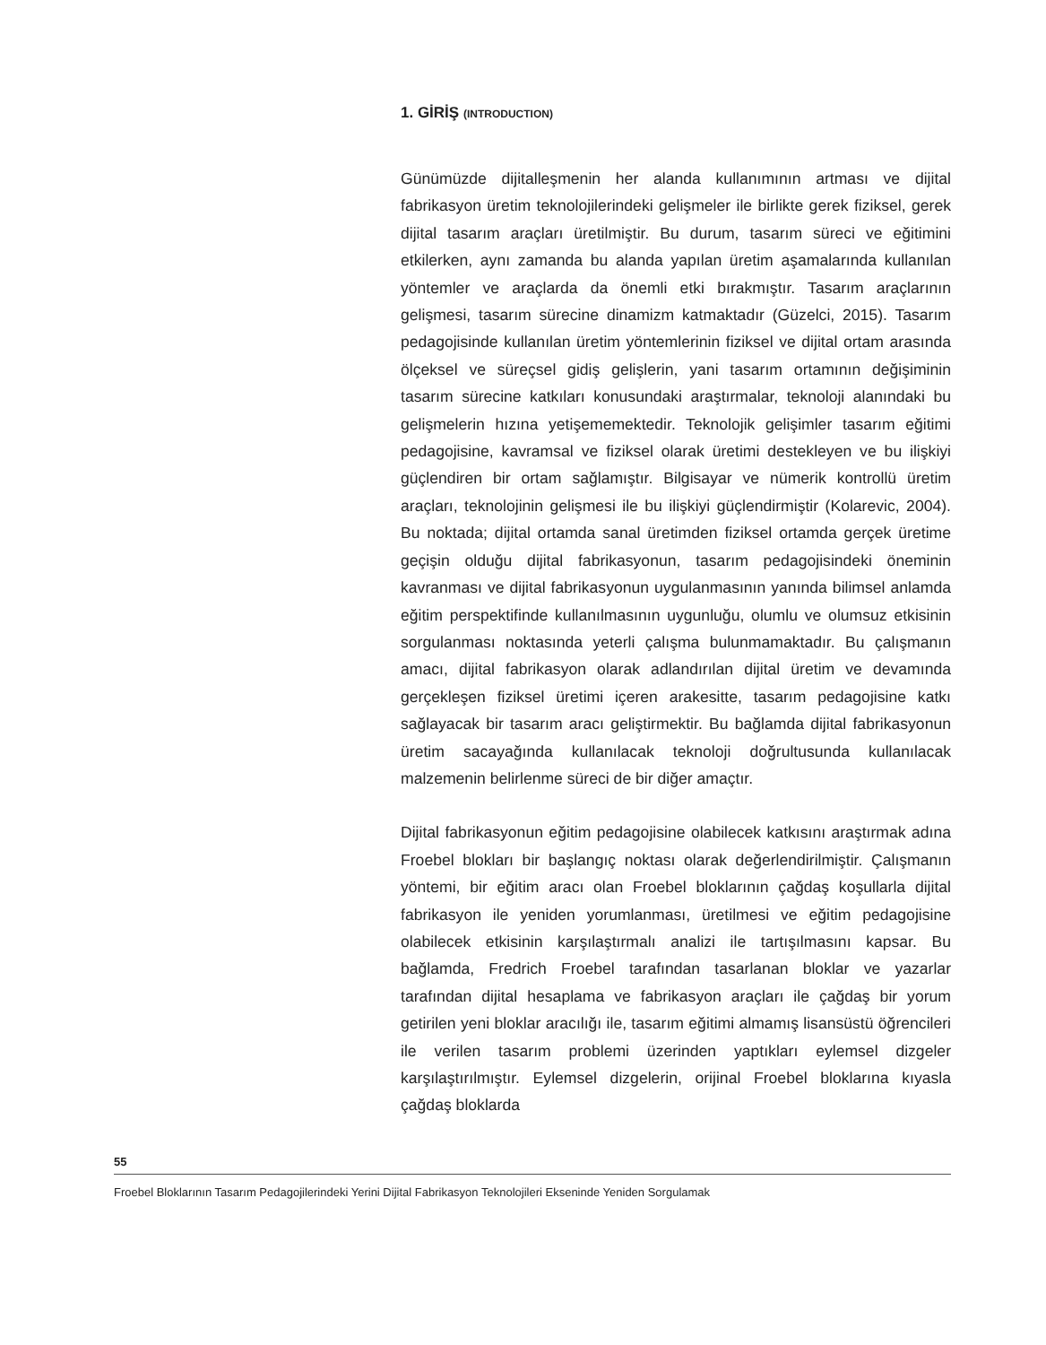1. GİRİŞ (INTRODUCTION)
Günümüzde dijitalleşmenin her alanda kullanımının artması ve dijital fabrikasyon üretim teknolojilerindeki gelişmeler ile birlikte gerek fiziksel, gerek dijital tasarım araçları üretilmiştir. Bu durum, tasarım süreci ve eğitimini etkilerken, aynı zamanda bu alanda yapılan üretim aşamalarında kullanılan yöntemler ve araçlarda da önemli etki bırakmıştır. Tasarım araçlarının gelişmesi, tasarım sürecine dinamizm katmaktadır (Güzelci, 2015). Tasarım pedagojisinde kullanılan üretim yöntemlerinin fiziksel ve dijital ortam arasında ölçeksel ve süreçsel gidiş gelişlerin, yani tasarım ortamının değişiminin tasarım sürecine katkıları konusundaki araştırmalar, teknoloji alanındaki bu gelişmelerin hızına yetişememektedir. Teknolojik gelişimler tasarım eğitimi pedagojisine, kavramsal ve fiziksel olarak üretimi destekleyen ve bu ilişkiyi güçlendiren bir ortam sağlamıştır. Bilgisayar ve nümerik kontrollü üretim araçları, teknolojinin gelişmesi ile bu ilişkiyi güçlendirmiştir (Kolarevic, 2004). Bu noktada; dijital ortamda sanal üretimden fiziksel ortamda gerçek üretime geçişin olduğu dijital fabrikasyonun, tasarım pedagojisindeki öneminin kavranması ve dijital fabrikasyonun uygulanmasının yanında bilimsel anlamda eğitim perspektifinde kullanılmasının uygunluğu, olumlu ve olumsuz etkisinin sorgulanması noktasında yeterli çalışma bulunmamaktadır. Bu çalışmanın amacı, dijital fabrikasyon olarak adlandırılan dijital üretim ve devamında gerçekleşen fiziksel üretimi içeren arakesitte, tasarım pedagojisine katkı sağlayacak bir tasarım aracı geliştirmektir. Bu bağlamda dijital fabrikasyonun üretim sacayağında kullanılacak teknoloji doğrultusunda kullanılacak malzemenin belirlenme süreci de bir diğer amaçtır.
Dijital fabrikasyonun eğitim pedagojisine olabilecek katkısını araştırmak adına Froebel blokları bir başlangıç noktası olarak değerlendirilmiştir. Çalışmanın yöntemi, bir eğitim aracı olan Froebel bloklarının çağdaş koşullarla dijital fabrikasyon ile yeniden yorumlanması, üretilmesi ve eğitim pedagojisine olabilecek etkisinin karşılaştırmalı analizi ile tartışılmasını kapsar. Bu bağlamda, Fredrich Froebel tarafından tasarlanan bloklar ve yazarlar tarafından dijital hesaplama ve fabrikasyon araçları ile çağdaş bir yorum getirilen yeni bloklar aracılığı ile, tasarım eğitimi almamış lisansüstü öğrencileri ile verilen tasarım problemi üzerinden yaptıkları eylemsel dizgeler karşılaştırılmıştır. Eylemsel dizgelerin, orijinal Froebel bloklarına kıyasla çağdaş bloklarda
55
Froebel Bloklarının Tasarım Pedagojilerindeki Yerini Dijital Fabrikasyon Teknolojileri Ekseninde Yeniden Sorgulamak